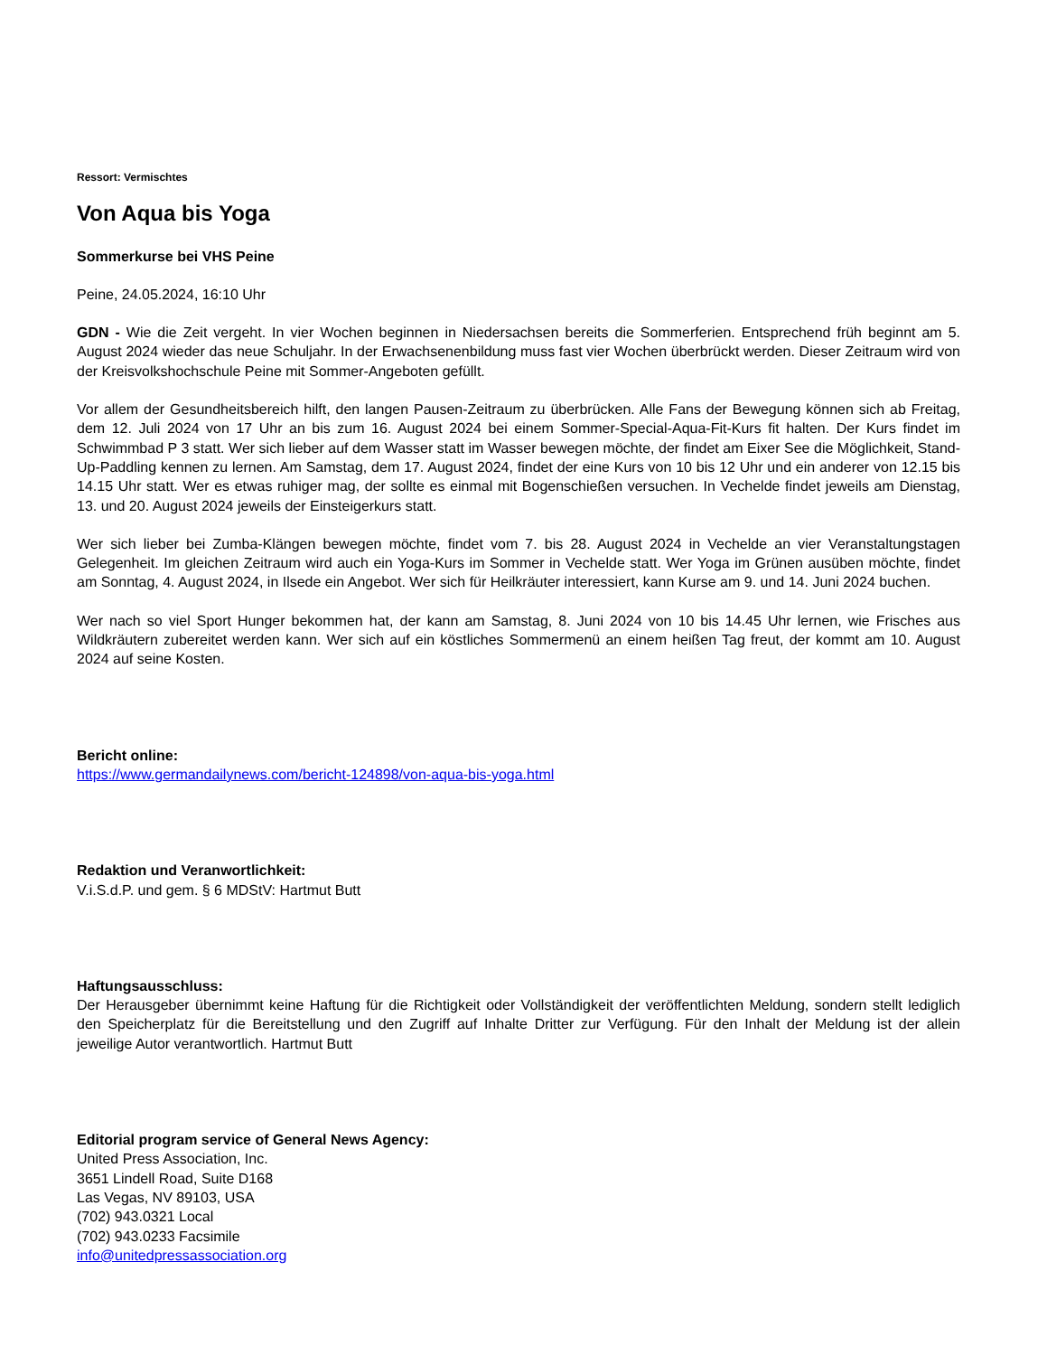Ressort: Vermischtes
Von Aqua bis Yoga
Sommerkurse bei VHS Peine
Peine, 24.05.2024, 16:10 Uhr
GDN - Wie die Zeit vergeht. In vier Wochen beginnen in Niedersachsen bereits die Sommerferien. Entsprechend früh beginnt am 5. August 2024 wieder das neue Schuljahr. In der Erwachsenenbildung muss fast vier Wochen überbrückt werden. Dieser Zeitraum wird von der Kreisvolkshochschule Peine mit Sommer-Angeboten gefüllt.
Vor allem der Gesundheitsbereich hilft, den langen Pausen-Zeitraum zu überbrücken. Alle Fans der Bewegung können sich ab Freitag, dem 12. Juli 2024 von 17 Uhr an bis zum 16. August 2024 bei einem Sommer-Special-Aqua-Fit-Kurs fit halten. Der Kurs findet im Schwimmbad P 3 statt. Wer sich lieber auf dem Wasser statt im Wasser bewegen möchte, der findet am Eixer See die Möglichkeit, Stand-Up-Paddling kennen zu lernen. Am Samstag, dem 17. August 2024, findet der eine Kurs von 10 bis 12 Uhr und ein anderer von 12.15 bis 14.15 Uhr statt. Wer es etwas ruhiger mag, der sollte es einmal mit Bogenschießen versuchen. In Vechelde findet jeweils am Dienstag, 13. und 20. August 2024 jeweils der Einsteigerkurs statt.
Wer sich lieber bei Zumba-Klängen bewegen möchte, findet vom 7. bis 28. August 2024 in Vechelde an vier Veranstaltungstagen Gelegenheit. Im gleichen Zeitraum wird auch ein Yoga-Kurs im Sommer in Vechelde statt. Wer Yoga im Grünen ausüben möchte, findet am Sonntag, 4. August 2024, in Ilsede ein Angebot. Wer sich für Heilkräuter interessiert, kann Kurse am 9. und 14. Juni 2024 buchen.
Wer nach so viel Sport Hunger bekommen hat, der kann am Samstag, 8. Juni 2024 von 10 bis 14.45 Uhr lernen, wie Frisches aus Wildkräutern zubereitet werden kann. Wer sich auf ein köstliches Sommermenü an einem heißen Tag freut, der kommt am 10. August 2024 auf seine Kosten.
Bericht online:
https://www.germandailynews.com/bericht-124898/von-aqua-bis-yoga.html
Redaktion und Veranwortlichkeit:
V.i.S.d.P. und gem. § 6 MDStV: Hartmut Butt
Haftungsausschluss:
Der Herausgeber übernimmt keine Haftung für die Richtigkeit oder Vollständigkeit der veröffentlichten Meldung, sondern stellt lediglich den Speicherplatz für die Bereitstellung und den Zugriff auf Inhalte Dritter zur Verfügung. Für den Inhalt der Meldung ist der allein jeweilige Autor verantwortlich. Hartmut Butt
Editorial program service of General News Agency:
United Press Association, Inc.
3651 Lindell Road, Suite D168
Las Vegas, NV 89103, USA
(702) 943.0321 Local
(702) 943.0233 Facsimile
info@unitedpressassociation.org